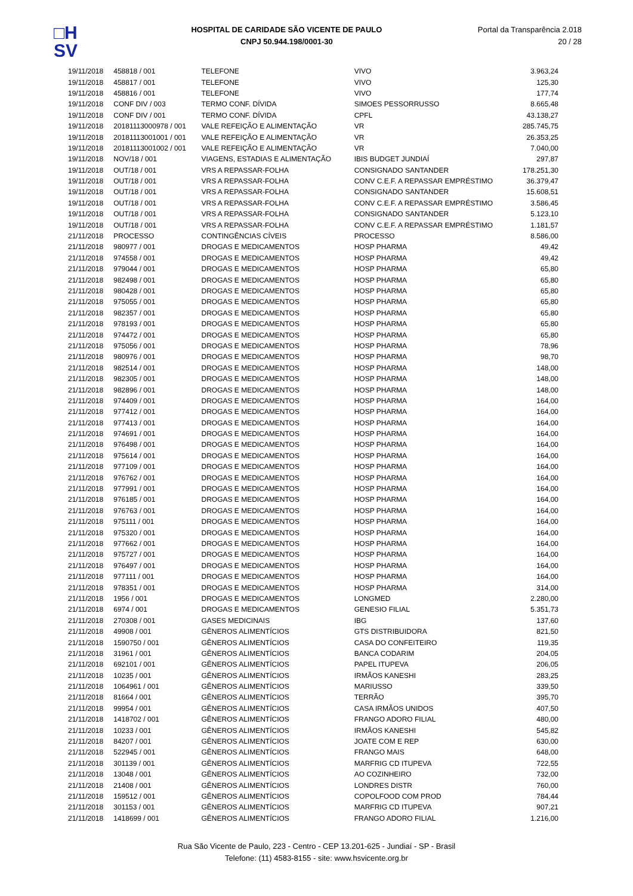□H
SV
HOSPITAL DE CARIDADE SÃO VICENTE DE PAULO
CNPJ 50.944.198/0001-30
Portal da Transparência 2.018
20 / 28
| 19/11/2018 | 458818 / 001 | TELEFONE | VIVO | 3.963,24 |
| 19/11/2018 | 458817 / 001 | TELEFONE | VIVO | 125,30 |
| 19/11/2018 | 458816 / 001 | TELEFONE | VIVO | 177,74 |
| 19/11/2018 | CONF DIV / 003 | TERMO CONF. DÍVIDA | SIMOES PESSORRUSSO | 8.665,48 |
| 19/11/2018 | CONF DIV / 001 | TERMO CONF. DÍVIDA | CPFL | 43.138,27 |
| 19/11/2018 | 20181113000978 / 001 | VALE REFEIÇÃO E ALIMENTAÇÃO | VR | 285.745,75 |
| 19/11/2018 | 20181113001001 / 001 | VALE REFEIÇÃO E ALIMENTAÇÃO | VR | 26.353,25 |
| 19/11/2018 | 20181113001002 / 001 | VALE REFEIÇÃO E ALIMENTAÇÃO | VR | 7.040,00 |
| 19/11/2018 | NOV/18 / 001 | VIAGENS, ESTADIAS E ALIMENTAÇÃO | IBIS BUDGET JUNDIAÍ | 297,87 |
| 19/11/2018 | OUT/18 / 001 | VRS A REPASSAR-FOLHA | CONSIGNADO SANTANDER | 178.251,30 |
| 19/11/2018 | OUT/18 / 001 | VRS A REPASSAR-FOLHA | CONV C.E.F. A REPASSAR EMPRÉSTIMO | 36.379,47 |
| 19/11/2018 | OUT/18 / 001 | VRS A REPASSAR-FOLHA | CONSIGNADO SANTANDER | 15.608,51 |
| 19/11/2018 | OUT/18 / 001 | VRS A REPASSAR-FOLHA | CONV C.E.F. A REPASSAR EMPRÉSTIMO | 3.586,45 |
| 19/11/2018 | OUT/18 / 001 | VRS A REPASSAR-FOLHA | CONSIGNADO SANTANDER | 5.123,10 |
| 19/11/2018 | OUT/18 / 001 | VRS A REPASSAR-FOLHA | CONV C.E.F. A REPASSAR EMPRÉSTIMO | 1.181,57 |
| 21/11/2018 | PROCESSO | CONTINGÊNCIAS CÍVEIS | PROCESSO | 8.586,00 |
| 21/11/2018 | 980977 / 001 | DROGAS E MEDICAMENTOS | HOSP PHARMA | 49,42 |
| 21/11/2018 | 974558 / 001 | DROGAS E MEDICAMENTOS | HOSP PHARMA | 49,42 |
| 21/11/2018 | 979044 / 001 | DROGAS E MEDICAMENTOS | HOSP PHARMA | 65,80 |
| 21/11/2018 | 982498 / 001 | DROGAS E MEDICAMENTOS | HOSP PHARMA | 65,80 |
| 21/11/2018 | 980428 / 001 | DROGAS E MEDICAMENTOS | HOSP PHARMA | 65,80 |
| 21/11/2018 | 975055 / 001 | DROGAS E MEDICAMENTOS | HOSP PHARMA | 65,80 |
| 21/11/2018 | 982357 / 001 | DROGAS E MEDICAMENTOS | HOSP PHARMA | 65,80 |
| 21/11/2018 | 978193 / 001 | DROGAS E MEDICAMENTOS | HOSP PHARMA | 65,80 |
| 21/11/2018 | 974472 / 001 | DROGAS E MEDICAMENTOS | HOSP PHARMA | 65,80 |
| 21/11/2018 | 975056 / 001 | DROGAS E MEDICAMENTOS | HOSP PHARMA | 78,96 |
| 21/11/2018 | 980976 / 001 | DROGAS E MEDICAMENTOS | HOSP PHARMA | 98,70 |
| 21/11/2018 | 982514 / 001 | DROGAS E MEDICAMENTOS | HOSP PHARMA | 148,00 |
| 21/11/2018 | 982305 / 001 | DROGAS E MEDICAMENTOS | HOSP PHARMA | 148,00 |
| 21/11/2018 | 982896 / 001 | DROGAS E MEDICAMENTOS | HOSP PHARMA | 148,00 |
| 21/11/2018 | 974409 / 001 | DROGAS E MEDICAMENTOS | HOSP PHARMA | 164,00 |
| 21/11/2018 | 977412 / 001 | DROGAS E MEDICAMENTOS | HOSP PHARMA | 164,00 |
| 21/11/2018 | 977413 / 001 | DROGAS E MEDICAMENTOS | HOSP PHARMA | 164,00 |
| 21/11/2018 | 974691 / 001 | DROGAS E MEDICAMENTOS | HOSP PHARMA | 164,00 |
| 21/11/2018 | 976498 / 001 | DROGAS E MEDICAMENTOS | HOSP PHARMA | 164,00 |
| 21/11/2018 | 975614 / 001 | DROGAS E MEDICAMENTOS | HOSP PHARMA | 164,00 |
| 21/11/2018 | 977109 / 001 | DROGAS E MEDICAMENTOS | HOSP PHARMA | 164,00 |
| 21/11/2018 | 976762 / 001 | DROGAS E MEDICAMENTOS | HOSP PHARMA | 164,00 |
| 21/11/2018 | 977991 / 001 | DROGAS E MEDICAMENTOS | HOSP PHARMA | 164,00 |
| 21/11/2018 | 976185 / 001 | DROGAS E MEDICAMENTOS | HOSP PHARMA | 164,00 |
| 21/11/2018 | 976763 / 001 | DROGAS E MEDICAMENTOS | HOSP PHARMA | 164,00 |
| 21/11/2018 | 975111 / 001 | DROGAS E MEDICAMENTOS | HOSP PHARMA | 164,00 |
| 21/11/2018 | 975320 / 001 | DROGAS E MEDICAMENTOS | HOSP PHARMA | 164,00 |
| 21/11/2018 | 977662 / 001 | DROGAS E MEDICAMENTOS | HOSP PHARMA | 164,00 |
| 21/11/2018 | 975727 / 001 | DROGAS E MEDICAMENTOS | HOSP PHARMA | 164,00 |
| 21/11/2018 | 976497 / 001 | DROGAS E MEDICAMENTOS | HOSP PHARMA | 164,00 |
| 21/11/2018 | 977111 / 001 | DROGAS E MEDICAMENTOS | HOSP PHARMA | 164,00 |
| 21/11/2018 | 978351 / 001 | DROGAS E MEDICAMENTOS | HOSP PHARMA | 314,00 |
| 21/11/2018 | 1956 / 001 | DROGAS E MEDICAMENTOS | LONGMED | 2.280,00 |
| 21/11/2018 | 6974 / 001 | DROGAS E MEDICAMENTOS | GENESIO FILIAL | 5.351,73 |
| 21/11/2018 | 270308 / 001 | GASES MEDICINAIS | IBG | 137,60 |
| 21/11/2018 | 49908 / 001 | GÊNEROS ALIMENTÍCIOS | GTS DISTRIBUIDORA | 821,50 |
| 21/11/2018 | 1590750 / 001 | GÊNEROS ALIMENTÍCIOS | CASA DO CONFEITEIRO | 119,35 |
| 21/11/2018 | 31961 / 001 | GÊNEROS ALIMENTÍCIOS | BANCA CODARIM | 204,05 |
| 21/11/2018 | 692101 / 001 | GÊNEROS ALIMENTÍCIOS | PAPEL ITUPEVA | 206,05 |
| 21/11/2018 | 10235 / 001 | GÊNEROS ALIMENTÍCIOS | IRMÃOS KANESHI | 283,25 |
| 21/11/2018 | 1064961 / 001 | GÊNEROS ALIMENTÍCIOS | MARIUSSO | 339,50 |
| 21/11/2018 | 81664 / 001 | GÊNEROS ALIMENTÍCIOS | TERRÃO | 395,70 |
| 21/11/2018 | 99954 / 001 | GÊNEROS ALIMENTÍCIOS | CASA IRMÃOS UNIDOS | 407,50 |
| 21/11/2018 | 1418702 / 001 | GÊNEROS ALIMENTÍCIOS | FRANGO ADORO FILIAL | 480,00 |
| 21/11/2018 | 10233 / 001 | GÊNEROS ALIMENTÍCIOS | IRMÃOS KANESHI | 545,82 |
| 21/11/2018 | 84207 / 001 | GÊNEROS ALIMENTÍCIOS | JOATE COM E REP | 630,00 |
| 21/11/2018 | 522945 / 001 | GÊNEROS ALIMENTÍCIOS | FRANGO MAIS | 648,00 |
| 21/11/2018 | 301139 / 001 | GÊNEROS ALIMENTÍCIOS | MARFRIG CD ITUPEVA | 722,55 |
| 21/11/2018 | 13048 / 001 | GÊNEROS ALIMENTÍCIOS | AO COZINHEIRO | 732,00 |
| 21/11/2018 | 21408 / 001 | GÊNEROS ALIMENTÍCIOS | LONDRES DISTR | 760,00 |
| 21/11/2018 | 159512 / 001 | GÊNEROS ALIMENTÍCIOS | COPOLFOOD COM PROD | 784,44 |
| 21/11/2018 | 301153 / 001 | GÊNEROS ALIMENTÍCIOS | MARFRIG CD ITUPEVA | 907,21 |
| 21/11/2018 | 1418699 / 001 | GÊNEROS ALIMENTÍCIOS | FRANGO ADORO FILIAL | 1.216,00 |
Rua São Vicente de Paulo, 223 - Centro - CEP 13.201-625 - Jundiaí - SP - Brasil
Telefone: (11) 4583-8155 - site: www.hsvicente.org.br